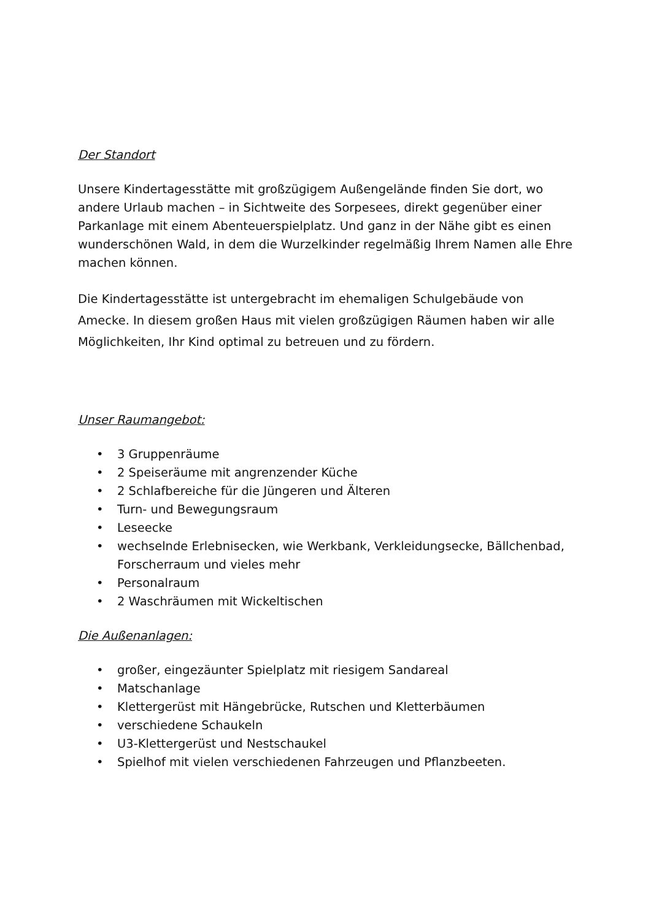Der Standort
Unsere Kindertagesstätte mit großzügigem Außengelände finden Sie dort, wo andere Urlaub machen – in Sichtweite des Sorpesees, direkt gegenüber einer Parkanlage mit einem Abenteuerspielplatz. Und ganz in der Nähe gibt es einen wunderschönen Wald, in dem die Wurzelkinder regelmäßig Ihrem Namen alle Ehre machen können.
Die Kindertagesstätte ist untergebracht im ehemaligen Schulgebäude von Amecke. In diesem großen Haus mit vielen großzügigen Räumen haben wir alle Möglichkeiten, Ihr Kind optimal zu betreuen und zu fördern.
Unser Raumangebot:
• 3 Gruppenräume
• 2 Speiseräume mit angrenzender Küche
• 2 Schlafbereiche für die Jüngeren und Älteren
• Turn- und Bewegungsraum
• Leseecke
• wechselnde Erlebnisecken, wie Werkbank, Verkleidungsecke, Bällchenbad, Forscherraum und vieles mehr
• Personalraum
• 2 Waschräumen mit Wickeltischen
Die Außenanlagen:
• großer, eingezäunter Spielplatz mit riesigem Sandareal
• Matschanlage
• Klettergerüst mit Hängebrücke, Rutschen und Kletterbäumen
• verschiedene Schaukeln
• U3-Klettergerüst und Nestschaukel
• Spielhof mit vielen verschiedenen Fahrzeugen und Pflanzbeeten.